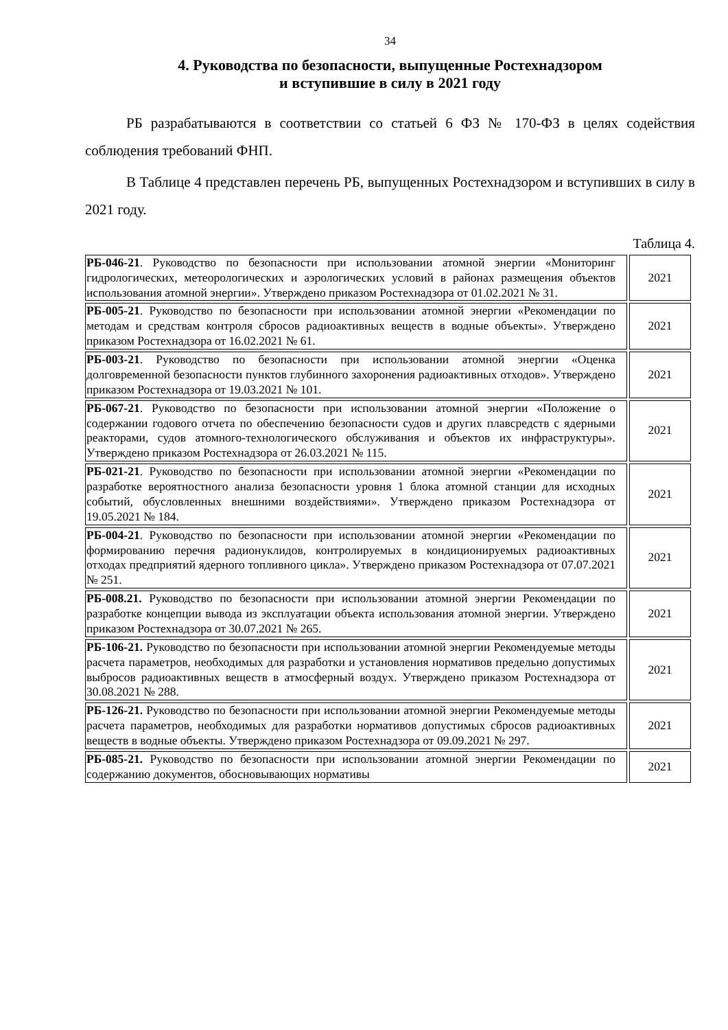34
4. Руководства по безопасности, выпущенные Ростехнадзором
и вступившие в силу в 2021 году
РБ разрабатываются в соответствии со статьей 6 ФЗ № 170-ФЗ в целях содействия соблюдения требований ФНП.
В Таблице 4 представлен перечень РБ, выпущенных Ростехнадзором и вступивших в силу в 2021 году.
Таблица 4.
| РБ-046-21 . Руководство по безопасности при использовании атомной энергии «Мониторинг гидрологических, метеорологических и аэрологических условий в районах размещения объектов использования атомной энергии». Утверждено приказом Ростехнадзора от 01.02.2021 № 31. | 2021 |
| РБ-005-21 . Руководство по безопасности при использовании атомной энергии «Рекомендации по методам и средствам контроля сбросов радиоактивных веществ в водные объекты». Утверждено приказом Ростехнадзора от 16.02.2021 № 61. | 2021 |
| РБ-003-21 . Руководство по безопасности при использовании атомной энергии «Оценка долговременной безопасности пунктов глубинного захоронения радиоактивных отходов». Утверждено приказом Ростехнадзора от 19.03.2021 № 101. | 2021 |
| РБ-067-21 . Руководство по безопасности при использовании атомной энергии «Положение о содержании годового отчета по обеспечению безопасности судов и других плавсредств с ядерными реакторами, судов атомного-технологического обслуживания и объектов их инфраструктуры». Утверждено приказом Ростехнадзора от 26.03.2021 № 115. | 2021 |
| РБ-021-21 . Руководство по безопасности при использовании атомной энергии «Рекомендации по разработке вероятностного анализа безопасности уровня 1 блока атомной станции для исходных событий, обусловленных внешними воздействиями». Утверждено приказом Ростехнадзора от 19.05.2021 № 184. | 2021 |
| РБ-004-21 . Руководство по безопасности при использовании атомной энергии «Рекомендации по формированию перечня радионуклидов, контролируемых в кондиционируемых радиоактивных отходах предприятий ядерного топливного цикла». Утверждено приказом Ростехнадзора от 07.07.2021 № 251. | 2021 |
| РБ-008.21. Руководство по безопасности при использовании атомной энергии Рекомендации по разработке концепции вывода из эксплуатации объекта использования атомной энергии. Утверждено приказом Ростехнадзора от 30.07.2021 № 265. | 2021 |
| РБ-106-21. Руководство по безопасности при использовании атомной энергии Рекомендуемые методы расчета параметров, необходимых для разработки и установления нормативов предельно допустимых выбросов радиоактивных веществ в атмосферный воздух. Утверждено приказом Ростехнадзора от 30.08.2021 № 288. | 2021 |
| РБ-126-21. Руководство по безопасности при использовании атомной энергии Рекомендуемые методы расчета параметров, необходимых для разработки нормативов допустимых сбросов радиоактивных веществ в водные объекты. Утверждено приказом Ростехнадзора от 09.09.2021 № 297. | 2021 |
| РБ-085-21. Руководство по безопасности при использовании атомной энергии Рекомендации по содержанию документов, обосновывающих нормативы | 2021 |